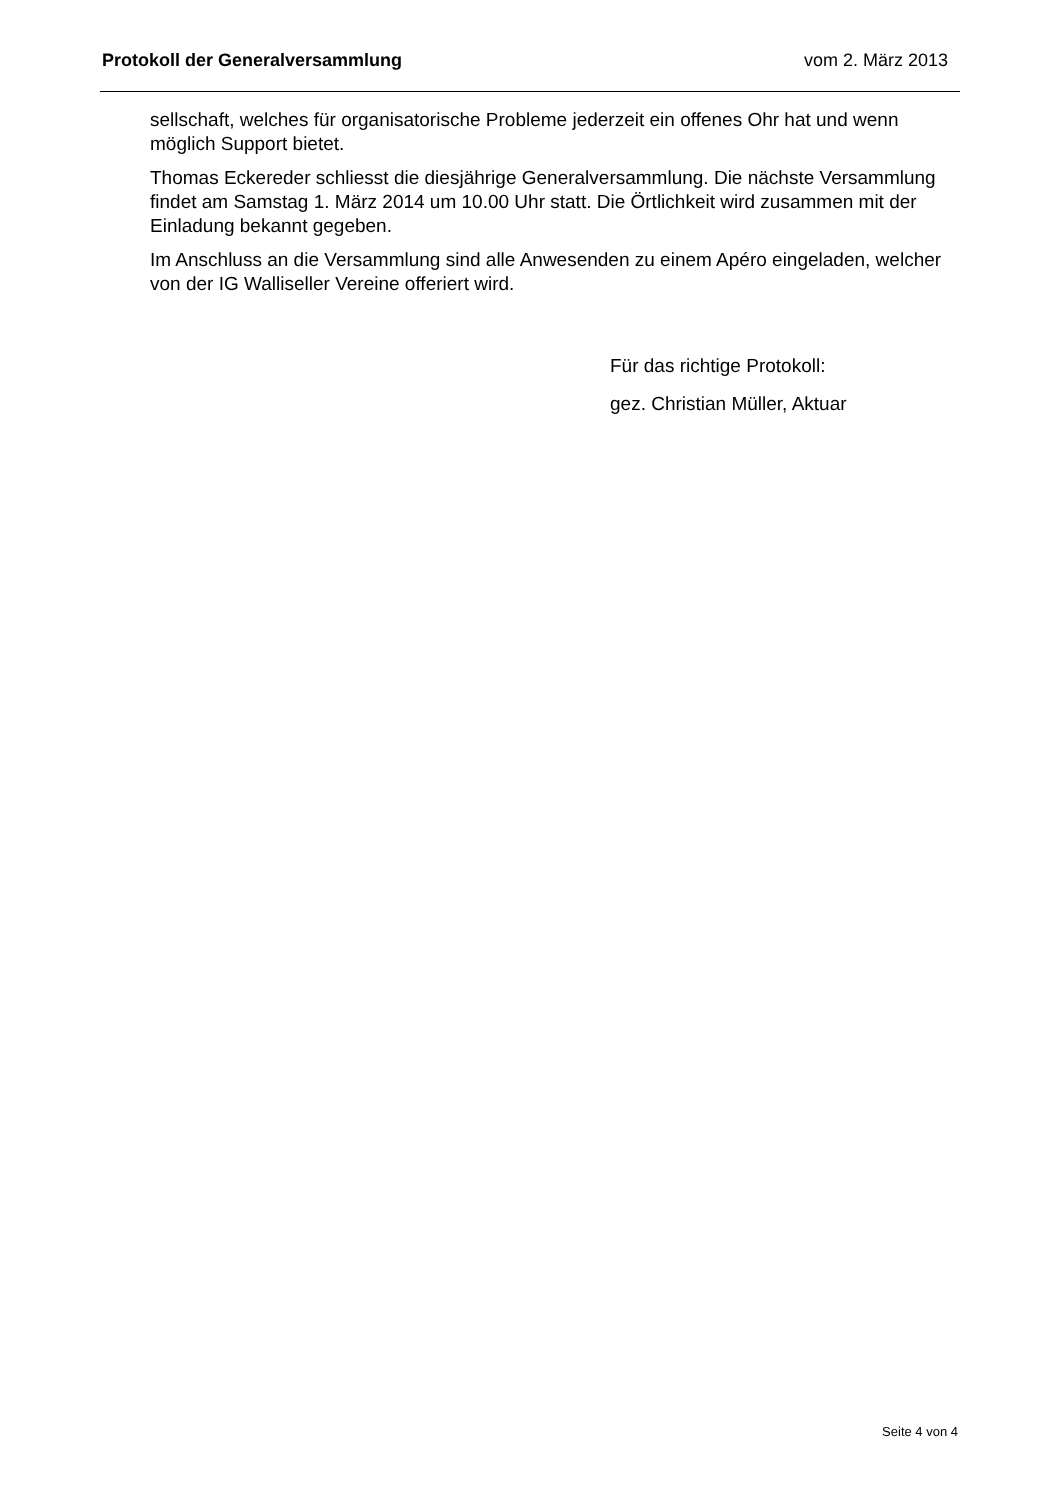Protokoll der Generalversammlung vom 2. März 2013
sellschaft, welches für organisatorische Probleme jederzeit ein offenes Ohr hat und wenn möglich Support bietet.
Thomas Eckereder schliesst die diesjährige Generalversammlung. Die nächste Versammlung findet am Samstag 1. März 2014 um 10.00 Uhr statt. Die Örtlichkeit wird zusammen mit der Einladung bekannt gegeben.
Im Anschluss an die Versammlung sind alle Anwesenden zu einem Apéro eingeladen, welcher von der IG Walliseller Vereine offeriert wird.
Für das richtige Protokoll:
gez. Christian Müller, Aktuar
Seite 4 von 4